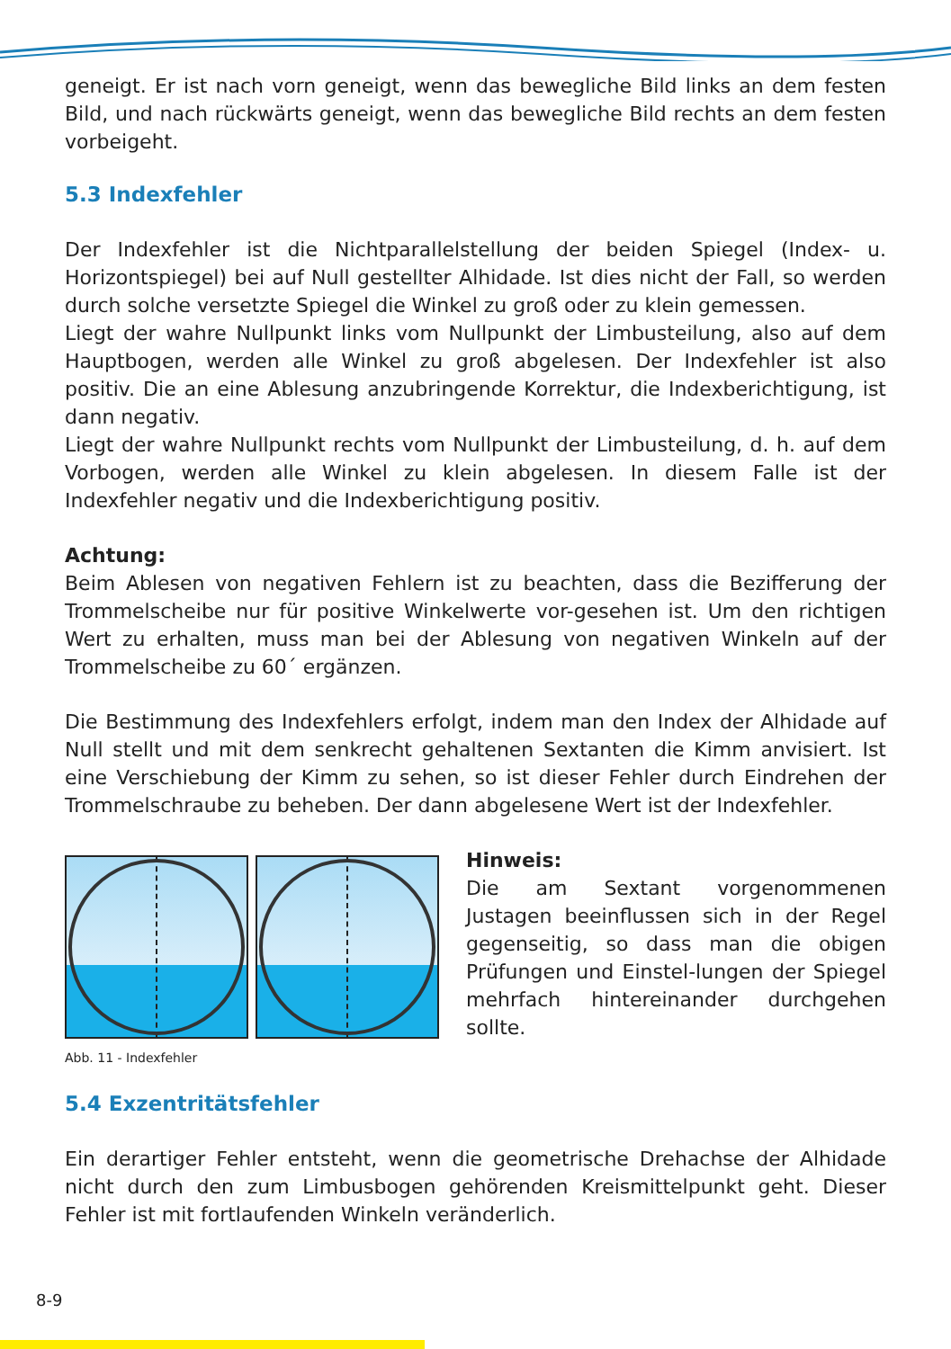geneigt. Er ist nach vorn geneigt, wenn das bewegliche Bild links an dem festen Bild, und nach rückwärts geneigt, wenn das bewegliche Bild rechts an dem festen vorbeigeht.
5.3 Indexfehler
Der Indexfehler ist die Nichtparallelstellung der beiden Spiegel (Index- u. Horizontspiegel) bei auf Null gestellter Alhidade. Ist dies nicht der Fall, so werden durch solche versetzte Spiegel die Winkel zu groß oder zu klein gemessen.
Liegt der wahre Nullpunkt links vom Nullpunkt der Limbusteilung, also auf dem Hauptbogen, werden alle Winkel zu groß abgelesen. Der Indexfehler ist also positiv. Die an eine Ablesung anzubringende Korrektur, die Indexberichtigung, ist dann negativ.
Liegt der wahre Nullpunkt rechts vom Nullpunkt der Limbusteilung, d. h. auf dem Vorbogen, werden alle Winkel zu klein abgelesen. In diesem Falle ist der Indexfehler negativ und die Indexberichtigung positiv.
Achtung:
Beim Ablesen von negativen Fehlern ist zu beachten, dass die Bezifferung der Trommelscheibe nur für positive Winkelwerte vor-gesehen ist. Um den richtigen Wert zu erhalten, muss man bei der Ablesung von negativen Winkeln auf der Trommelscheibe zu 60´ ergänzen.
Die Bestimmung des Indexfehlers erfolgt, indem man den Index der Alhidade auf Null stellt und mit dem senkrecht gehaltenen Sextanten die Kimm anvisiert. Ist eine Verschiebung der Kimm zu sehen, so ist dieser Fehler durch Eindrehen der Trommelschraube zu beheben. Der dann abgelesene Wert ist der Indexfehler.
Abb. 11 - Indexfehler
Hinweis:
Die am Sextant vorgenommenen Justagen beeinflussen sich in der Regel gegenseitig, so dass man die obigen Prüfungen und Einstel-lungen der Spiegel mehrfach hintereinander durchgehen sollte.
5.4 Exzentritätsfehler
Ein derartiger Fehler entsteht, wenn die geometrische Drehachse der Alhidade nicht durch den zum Limbusbogen gehörenden Kreismittelpunkt geht. Dieser Fehler ist mit fortlaufenden Winkeln veränderlich.
8-9